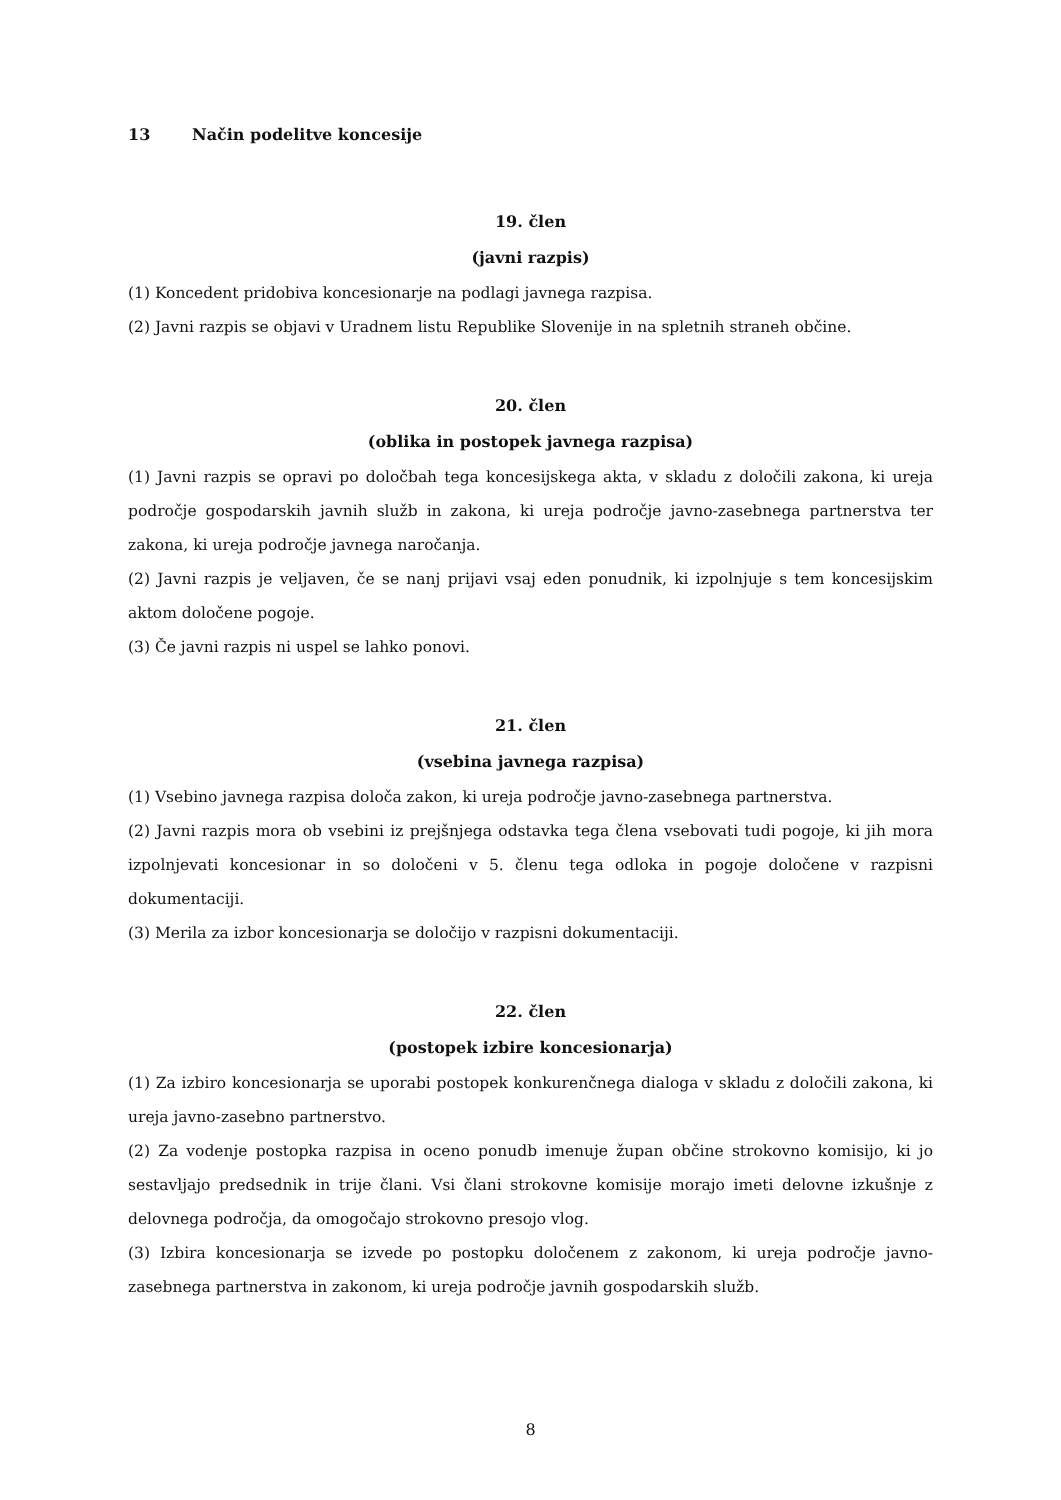13 Način podelitve koncesije
19. člen
(javni razpis)
(1) Koncedent pridobiva koncesionarje na podlagi javnega razpisa.
(2) Javni razpis se objavi v Uradnem listu Republike Slovenije in na spletnih straneh občine.
20. člen
(oblika in postopek javnega razpisa)
(1) Javni razpis se opravi po določbah tega koncesijskega akta, v skladu z določili zakona, ki ureja področje gospodarskih javnih služb in zakona, ki ureja področje javno-zasebnega partnerstva ter zakona, ki ureja področje javnega naročanja.
(2) Javni razpis je veljaven, če se nanj prijavi vsaj eden ponudnik, ki izpolnjuje s tem koncesijskim aktom določene pogoje.
(3) Če javni razpis ni uspel se lahko ponovi.
21. člen
(vsebina javnega razpisa)
(1) Vsebino javnega razpisa določa zakon, ki ureja področje javno-zasebnega partnerstva.
(2) Javni razpis mora ob vsebini iz prejšnjega odstavka tega člena vsebovati tudi pogoje, ki jih mora izpolnjevati koncesionar in so določeni v 5. členu tega odloka in pogoje določene v razpisni dokumentaciji.
(3) Merila za izbor koncesionarja se določijo v razpisni dokumentaciji.
22. člen
(postopek izbire koncesionarja)
(1) Za izbiro koncesionarja se uporabi postopek konkurenčnega dialoga v skladu z določili zakona, ki ureja javno-zasebno partnerstvo.
(2) Za vodenje postopka razpisa in oceno ponudb imenuje župan občine strokovno komisijo, ki jo sestavljajo predsednik in trije člani. Vsi člani strokovne komisije morajo imeti delovne izkušnje z delovnega področja, da omogočajo strokovno presojo vlog.
(3) Izbira koncesionarja se izvede po postopku določenem z zakonom, ki ureja področje javno-zasebnega partnerstva in zakonom, ki ureja področje javnih gospodarskih služb.
8